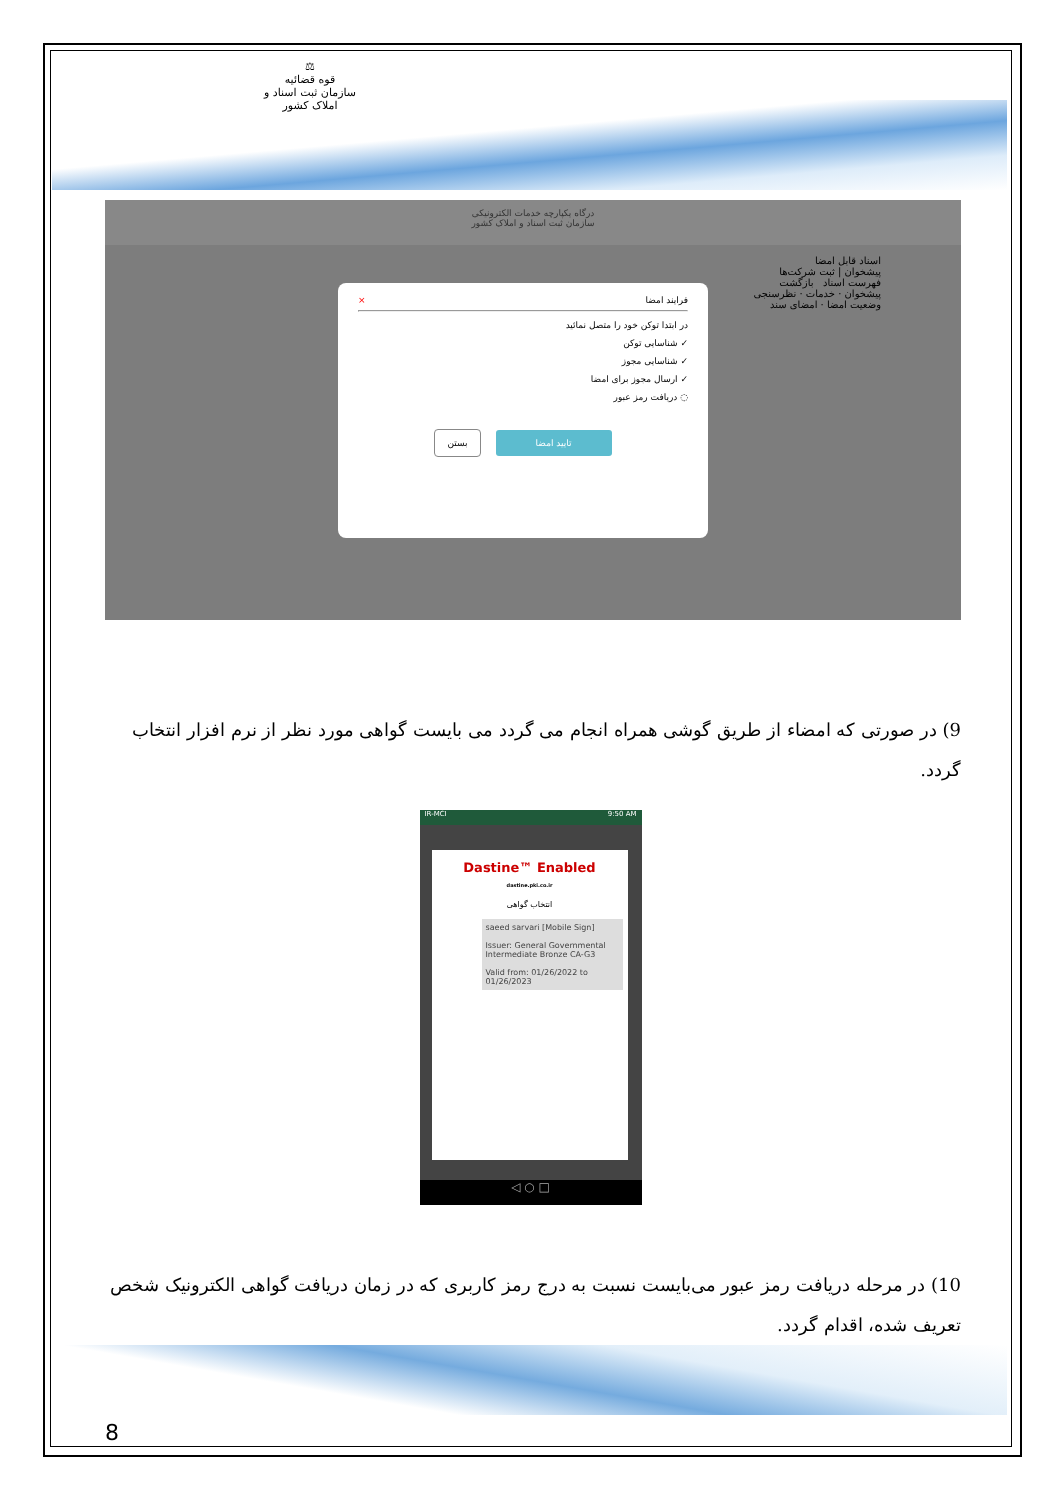⚖
قوه قضائیه
سازمان ثبت اسناد و املاک کشور
درگاه یکپارچه خدمات الکترونیکی
سازمان ثبت اسناد و املاک کشور
اسناد قابل امضا
پیشخوان | ثبت شرکت‌ها
فهرست اسناد بازگشت
پیشخوان · خدمات · نظرسنجی
وضعیت امضا · امضای سند
فرایند امضا ×
در ابتدا توکن خود را متصل نمائید
✓ شناسایی توکن
✓ شناسایی مجوز
✓ ارسال مجوز برای امضا
◌ دریافت رمز عبور
تایید امضا بستن
9) در صورتی که امضاء از طریق گوشی همراه انجام می گردد می بایست گواهی مورد نظر از نرم افزار انتخاب گردد.
IR-MCI 9:50 AM
Dastine™ Enabled
dastine.pki.co.ir
انتخاب گواهی
saeed sarvari [Mobile Sign]
Issuer: General Governmental Intermediate Bronze CA-G3
Valid from: 01/26/2022 to 01/26/2023
◁ ○ □
10) در مرحله دریافت رمز عبور می‌بایست نسبت به درج رمز کاربری که در زمان دریافت گواهی الکترونیک شخص تعریف شده، اقدام گردد.
8